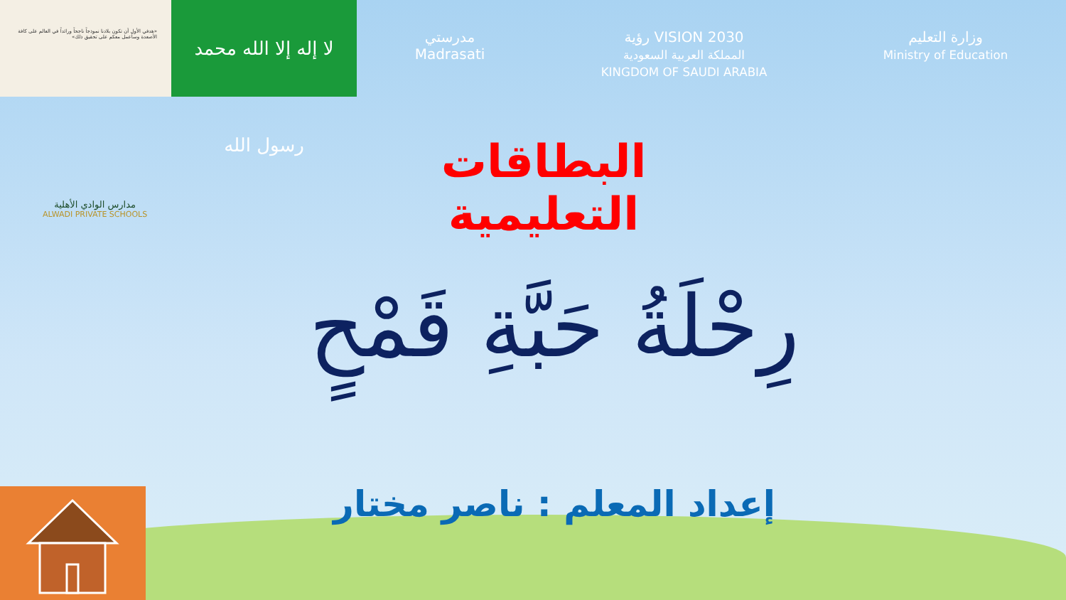«هدفي الأول أن تكون بلادنا نموذجاً ناجحاً ورائداً في العالم على كافة الأصعدة وسأعمل معكم على تحقيق ذلك»
لا إله إلا الله محمد رسول الله
مدرستي
Madrasati
رؤية VISION 2030
المملكة العربية السعودية
KINGDOM OF SAUDI ARABIA
وزارة التعليم
Ministry of Education
مدارس الوادي الأهلية
ALWADI PRIVATE SCHOOLS
البطاقات التعليمية
رِحْلَةُ حَبَّةِ قَمْحٍ
إعداد المعلم : ناصر مختار